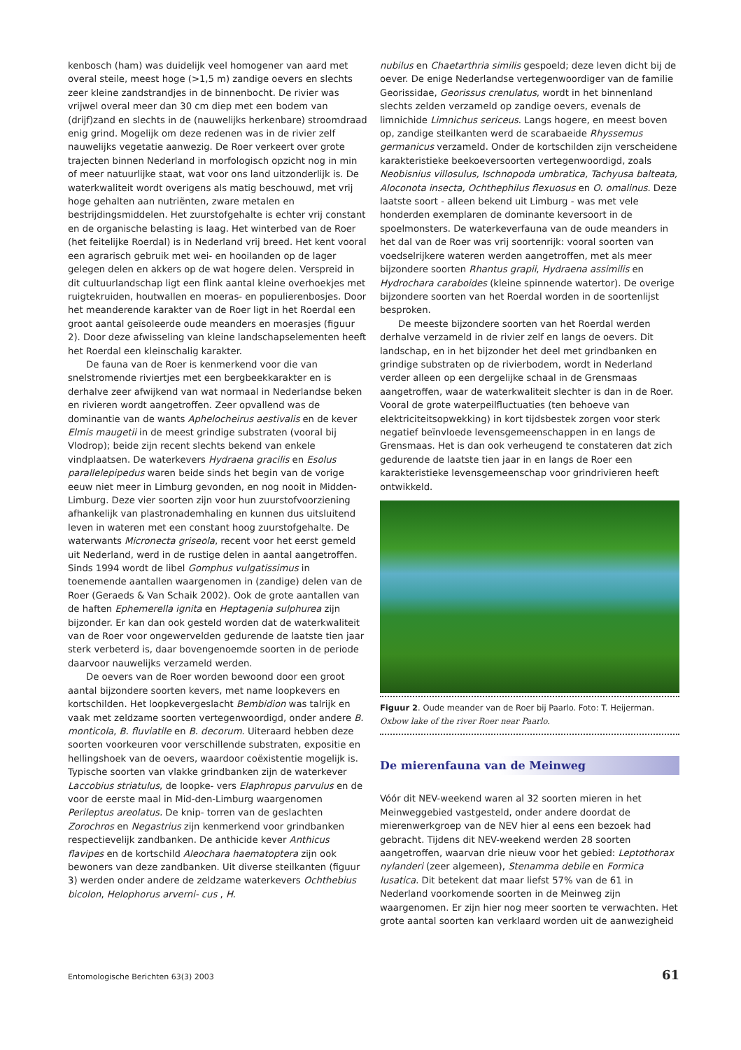kenbosch (ham) was duidelijk veel homogener van aard met overal steile, meest hoge (>1,5 m) zandige oevers en slechts zeer kleine zandstrandjes in de binnenbocht. De rivier was vrijwel overal meer dan 30 cm diep met een bodem van (drijf)zand en slechts in de (nauwelijks herkenbare) stroomdraad enig grind. Mogelijk om deze redenen was in de rivier zelf nauwelijks vegetatie aanwezig. De Roer verkeert over grote trajecten binnen Nederland in morfologisch opzicht nog in min of meer natuurlijke staat, wat voor ons land uitzonderlijk is. De waterkwaliteit wordt overigens als matig beschouwd, met vrij hoge gehalten aan nutriënten, zware metalen en bestrijdingsmiddelen. Het zuurstofgehalte is echter vrij constant en de organische belasting is laag. Het winterbed van de Roer (het feitelijke Roerdal) is in Nederland vrij breed. Het kent vooral een agrarisch gebruik met wei- en hooilanden op de lager gelegen delen en akkers op de wat hogere delen. Verspreid in dit cultuurlandschap ligt een flink aantal kleine overhoekjes met ruigtekruiden, houtwallen en moeras- en populierenbosjes. Door het meanderende karakter van de Roer ligt in het Roerdal een groot aantal geïsoleerde oude meanders en moerasjes (figuur 2). Door deze afwisseling van kleine landschapselementen heeft het Roerdal een kleinschalig karakter.
De fauna van de Roer is kenmerkend voor die van snelstromende riviertjes met een bergbeekkarakter en is derhalve zeer afwijkend van wat normaal in Nederlandse beken en rivieren wordt aangetroffen. Zeer opvallend was de dominantie van de wants Aphelocheirus aestivalis en de kever Elmis maugetii in de meest grindige substraten (vooral bij Vlodrop); beide zijn recent slechts bekend van enkele vindplaatsen. De waterkevers Hydraena gracilis en Esolus parallelepipedus waren beide sinds het begin van de vorige eeuw niet meer in Limburg gevonden, en nog nooit in Midden-Limburg. Deze vier soorten zijn voor hun zuurstofvoorziening afhankelijk van plastronademhaling en kunnen dus uitsluitend leven in wateren met een constant hoog zuurstofgehalte. De waterwants Micronecta griseola, recent voor het eerst gemeld uit Nederland, werd in de rustige delen in aantal aangetroffen. Sinds 1994 wordt de libel Gomphus vulgatissimus in toenemende aantallen waargenomen in (zandige) delen van de Roer (Geraeds & Van Schaik 2002). Ook de grote aantallen van de haften Ephemerella ignita en Heptagenia sulphurea zijn bijzonder. Er kan dan ook gesteld worden dat de waterkwaliteit van de Roer voor ongewervelden gedurende de laatste tien jaar sterk verbeterd is, daar bovengenoemde soorten in de periode daarvoor nauwelijks verzameld werden.
De oevers van de Roer worden bewoond door een groot aantal bijzondere soorten kevers, met name loopkevers en kortschilden. Het loopkevergeslacht Bembidion was talrijk en vaak met zeldzame soorten vertegenwoordigd, onder andere B. monticola, B. fluviatile en B. decorum. Uiteraard hebben deze soorten voorkeuren voor verschillende substraten, expositie en hellingshoek van de oevers, waardoor coëxistentie mogelijk is. Typische soorten van vlakke grindbanken zijn de waterkever Laccobius striatulus, de loopke- vers Elaphropus parvulus en de voor de eerste maal in Mid-den-Limburg waargenomen Perileptus areolatus. De knip- torren van de geslachten Zorochros en Negastrius zijn kenmerkend voor grindbanken respectievelijk zandbanken. De anthicide kever Anthicus flavipes en de kortschild Aleochara haematoptera zijn ook bewoners van deze zandbanken. Uit diverse steilkanten (figuur 3) werden onder andere de zeldzame waterkevers Ochthebius bicolon, Helophorus arverni- cus , H.
nubilus en Chaetarthria similis gespoeld; deze leven dicht bij de oever. De enige Nederlandse vertegenwoordiger van de familie Georissidae, Georissus crenulatus, wordt in het binnenland slechts zelden verzameld op zandige oevers, evenals de limnichide Limnichus sericeus. Langs hogere, en meest boven op, zandige steilkanten werd de scarabaeide Rhyssemus germanicus verzameld. Onder de kortschilden zijn verscheidene karakteristieke beekoeversoorten vertegenwoordigd, zoals Neobisnius villosulus, Ischnopoda umbratica, Tachyusa balteata, Aloconota insecta, Ochthephilus flexuosus en O. omalinus. Deze laatste soort - alleen bekend uit Limburg - was met vele honderden exemplaren de dominante keversoort in de spoelmonsters. De waterkeverfauna van de oude meanders in het dal van de Roer was vrij soortenrijk: vooral soorten van voedselrijkere wateren werden aangetroffen, met als meer bijzondere soorten Rhantus grapii, Hydraena assimilis en Hydrochara caraboides (kleine spinnende watertor). De overige bijzondere soorten van het Roerdal worden in de soortenlijst besproken.
De meeste bijzondere soorten van het Roerdal werden derhalve verzameld in de rivier zelf en langs de oevers. Dit landschap, en in het bijzonder het deel met grindbanken en grindige substraten op de rivierbodem, wordt in Nederland verder alleen op een dergelijke schaal in de Grensmaas aangetroffen, waar de waterkwaliteit slechter is dan in de Roer. Vooral de grote waterpeilfluctuaties (ten behoeve van elektriciteitsopwekking) in kort tijdsbestek zorgen voor sterk negatief beïnvloede levensgemeenschappen in en langs de Grensmaas. Het is dan ook verheugend te constateren dat zich gedurende de laatste tien jaar in en langs de Roer een karakteristieke levensgemeenschap voor grindrivieren heeft ontwikkeld.
Figuur 2. Oude meander van de Roer bij Paarlo. Foto: T. Heijerman.
Oxbow lake of the river Roer near Paarlo.
De mierenfauna van de Meinweg
Vóór dit NEV-weekend waren al 32 soorten mieren in het Meinweggebied vastgesteld, onder andere doordat de mierenwerkgroep van de NEV hier al eens een bezoek had gebracht. Tijdens dit NEV-weekend werden 28 soorten aangetroffen, waarvan drie nieuw voor het gebied: Leptothorax nylanderi (zeer algemeen), Stenamma debile en Formica lusatica. Dit betekent dat maar liefst 57% van de 61 in Nederland voorkomende soorten in de Meinweg zijn waargenomen. Er zijn hier nog meer soorten te verwachten. Het grote aantal soorten kan verklaard worden uit de aanwezigheid
Entomologische Berichten 63(3) 2003 61